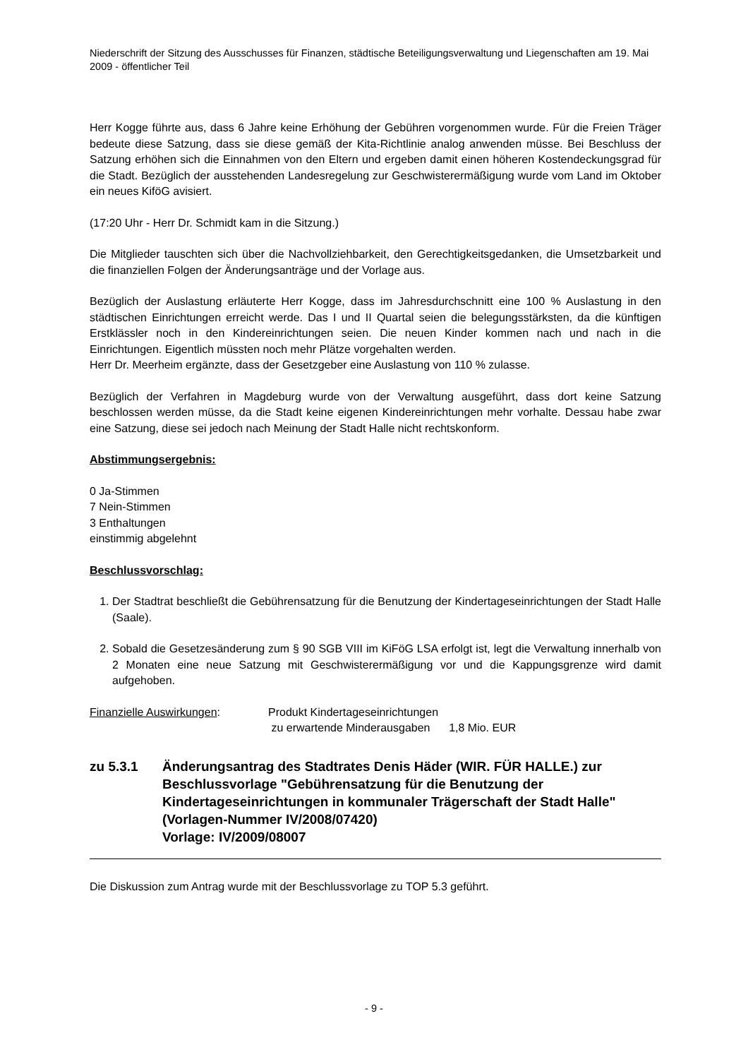Niederschrift der Sitzung des Ausschusses für Finanzen, städtische Beteiligungsverwaltung und Liegenschaften am 19. Mai 2009 - öffentlicher Teil
Herr Kogge führte aus, dass 6 Jahre keine Erhöhung der Gebühren vorgenommen wurde. Für die Freien Träger bedeute diese Satzung, dass sie diese gemäß der Kita-Richtlinie analog anwenden müsse. Bei Beschluss der Satzung erhöhen sich die Einnahmen von den Eltern und ergeben damit einen höheren Kostendeckungsgrad für die Stadt. Bezüglich der ausstehenden Landesregelung zur Geschwisterermäßigung wurde vom Land im Oktober ein neues KiföG avisiert.
(17:20 Uhr - Herr Dr. Schmidt kam in die Sitzung.)
Die Mitglieder tauschten sich über die Nachvollziehbarkeit, den Gerechtigkeitsgedanken, die Umsetzbarkeit und die finanziellen Folgen der Änderungsanträge und der Vorlage aus.
Bezüglich der Auslastung erläuterte Herr Kogge, dass im Jahresdurchschnitt eine 100 % Auslastung in den städtischen Einrichtungen erreicht werde. Das I und II Quartal seien die belegungsstärksten, da die künftigen Erstklässler noch in den Kindereinrichtungen seien. Die neuen Kinder kommen nach und nach in die Einrichtungen. Eigentlich müssten noch mehr Plätze vorgehalten werden.
Herr Dr. Meerheim ergänzte, dass der Gesetzgeber eine Auslastung von 110 % zulasse.
Bezüglich der Verfahren in Magdeburg wurde von der Verwaltung ausgeführt, dass dort keine Satzung beschlossen werden müsse, da die Stadt keine eigenen Kindereinrichtungen mehr vorhalte. Dessau habe zwar eine Satzung, diese sei jedoch nach Meinung der Stadt Halle nicht rechtskonform.
Abstimmungsergebnis:
0 Ja-Stimmen
7 Nein-Stimmen
3 Enthaltungen
einstimmig abgelehnt
Beschlussvorschlag:
1. Der Stadtrat beschließt die Gebührensatzung für die Benutzung der Kindertageseinrichtungen der Stadt Halle (Saale).
2. Sobald die Gesetzesänderung zum § 90 SGB VIII im KiFöG LSA erfolgt ist, legt die Verwaltung innerhalb von 2 Monaten eine neue Satzung mit Geschwisterermäßigung vor und die Kappungsgrenze wird damit aufgehoben.
Finanzielle Auswirkungen: Produkt Kindertageseinrichtungen
zu erwartende Minderausgaben 1,8 Mio. EUR
zu 5.3.1 Änderungsantrag des Stadtrates Denis Häder (WIR. FÜR HALLE.) zur Beschlussvorlage "Gebührensatzung für die Benutzung der Kindertageseinrichtungen in kommunaler Trägerschaft der Stadt Halle" (Vorlagen-Nummer IV/2008/07420)
Vorlage: IV/2009/08007
Die Diskussion zum Antrag wurde mit der Beschlussvorlage zu TOP 5.3 geführt.
- 9 -